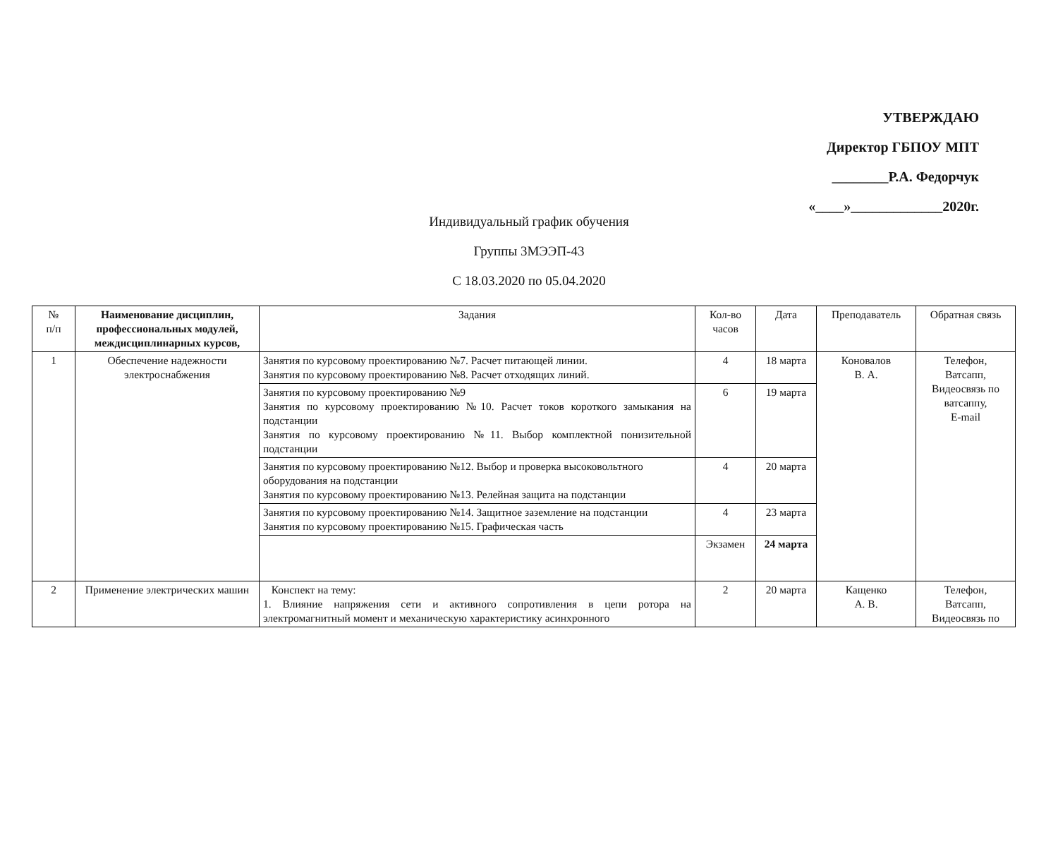УТВЕРЖДАЮ
Директор ГБПОУ МПТ
________Р.А. Федорчук
«____»_____________2020г.
Индивидуальный график обучения
Группы 3МЭЭП-43
С 18.03.2020 по 05.04.2020
| № п/п | Наименование дисциплин, профессиональных модулей, междисциплинарных курсов, | Задания | Кол-во часов | Дата | Преподаватель | Обратная связь |
| --- | --- | --- | --- | --- | --- | --- |
| 1 | Обеспечение надежности электроснабжения | Занятия по курсовому проектированию №7. Расчет питающей линии. Занятия по курсовому проектированию №8. Расчет отходящих линий. | 4 | 18 марта | Коновалов В. А. | Телефон, Ватсапп, Видеосвязь по ватсаппу, E-mail |
| | | Занятия по курсовому проектированию №9 Занятия по курсовому проектированию №10. Расчет токов короткого замыкания на подстанции Занятия по курсовому проектированию №11. Выбор комплектной понизительной подстанции | 6 | 19 марта | | |
| | | Занятия по курсовому проектированию №12. Выбор и проверка высоковольтного оборудования на подстанции Занятия по курсовому проектированию №13. Релейная защита на подстанции | 4 | 20 марта | | |
| | | Занятия по курсовому проектированию №14. Защитное заземление на подстанции Занятия по курсовому проектированию №15. Графическая часть | 4 | 23 марта | | |
| | | | Экзамен | 24 марта | | |
| 2 | Применение электрических машин | Конспект на тему: 1. Влияние напряжения сети и активного сопротивления в цепи ротора на электромагнитный момент и механическую характеристику асинхронного | 2 | 20 марта | Кащенко А. В. | Телефон, Ватсапп, Видеосвязь по |